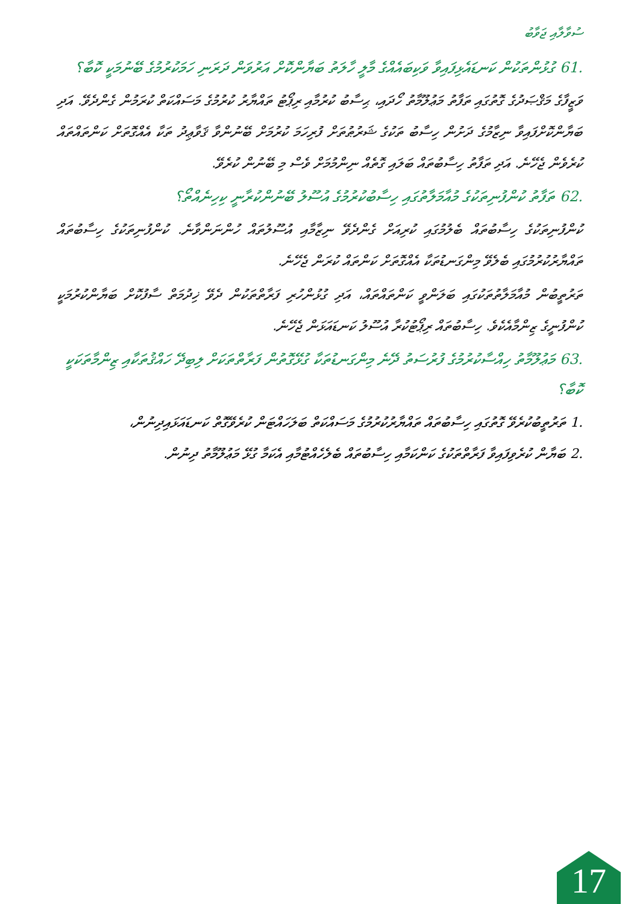ސުވާލާއި ޖަވާބު
61. ގުޅުންތަކުން ކަނޑައެޅިފައިވާ ވަކިބައެއްގެ މާލީ ހާލަތު ބަޔާންކޮށް އަރުވަން ދަރަނި ހަމަކުރުމުގެ ބޭނުމަކީ ކޮބާ؟
ވަޒީފާގެ މަޤްޞަދުގެ ގޮތުގައި ތަފާތު މަޢުލޫމާތު ހޯދައި، ޙިސާބު ކުރުމާއި ރިޕޯޓު ތައްޔާރު ކުރުމުގެ މަސައްކަތް ކުރަމުން ގެންދެވޭ. އަދި ބަޔާންކޮށްފައިވާ ނިޒާމުގެ ދަށުން ހިސާބު ތަކުގެ ޝަރުޠުތަށް ފުރިހަމަ ކުރުމަށް ބޭނުންވާ ޤަވާޢިދު ތަކާ އެއްގޮތަށް ކަންތައްތައް ކުރެވެން ޖެހޭނެ. އަދި ތަފާތު ހިސާބުތައް ބަލައި ގޮތެއް ނިންމުމަށް ވެސް މި ބޭނުން ކުރެވޭ.
62. ތަފާތު ކުންފުނިތަކުގެ މުއާމަލާތުގައި ހިސާބުކުރުމުގެ އުސޫލު ބޭނުންކުރާނީ ކިހިނެއްތޯ؟
ކުންފުނިތަކުގެ ހިސާބުތައް ބެލުމުގައި ކުރިއަށް ގެންދެވޭ ނިޒާމާއި އުސޫލުތައް ހުންނަންވާނެ. ކުންފުނިތަކުގެ ހިސާބުތައް ތައްޔާރުކުރުމުގައި ބެލެވޭ މިންގަނޑުތަކާ އެއްގޮތަށް ކަންތައް ކުރަން ޖެހޭނެ.
ތަރުތީބުން މުއާމަލާތުތަކުގައި ބަލަންވީ ކަންތައްތައް، އަދި ގުޅުންހުރި ފަރާތްތަކުން ދެވޭ ޚިދުމަތް ސާފުކޮށް ބަޔާންކުރުމަކީ ކުންފުނީގެ ޒިންމާއެކެވެ. ހިސާބުތައް ރިޕޯޓުކުރާ އުސޫލު ކަނޑައަޅަން ޖެހޭނެ.
63. މަޢުލޫމާތު ހިއްސާކުރުމުގެ ފުރުސަތު ދޭނެ މިންގަނޑުތަކާ ގުޅޭގޮތުން ފަރާތްތަކަށް ލިބިދޭ ހައްޤުތަކާއި ޒިންމާތަކަކީ ކޮބާ؟
1. ތަރުތީބުކުރެވޭ ގޮތުގައި ހިސާބުތައް ތައްޔާރުކުރުމުގެ މަސައްކަތް ބަލަހައްޓަން ކުރެވޭގޮތް ކަނޑައަޅައިދިނުން،
2. ބަޔާން ކުރެވިފައިވާ ފަރާތްތަކުގެ ކަންކަމާއި ހިސާބުތައް ބެލެހެއްޓުމާއި އެކަމާ ގުޅޭ މަޢުލޫމާތު ދިނުން.
17